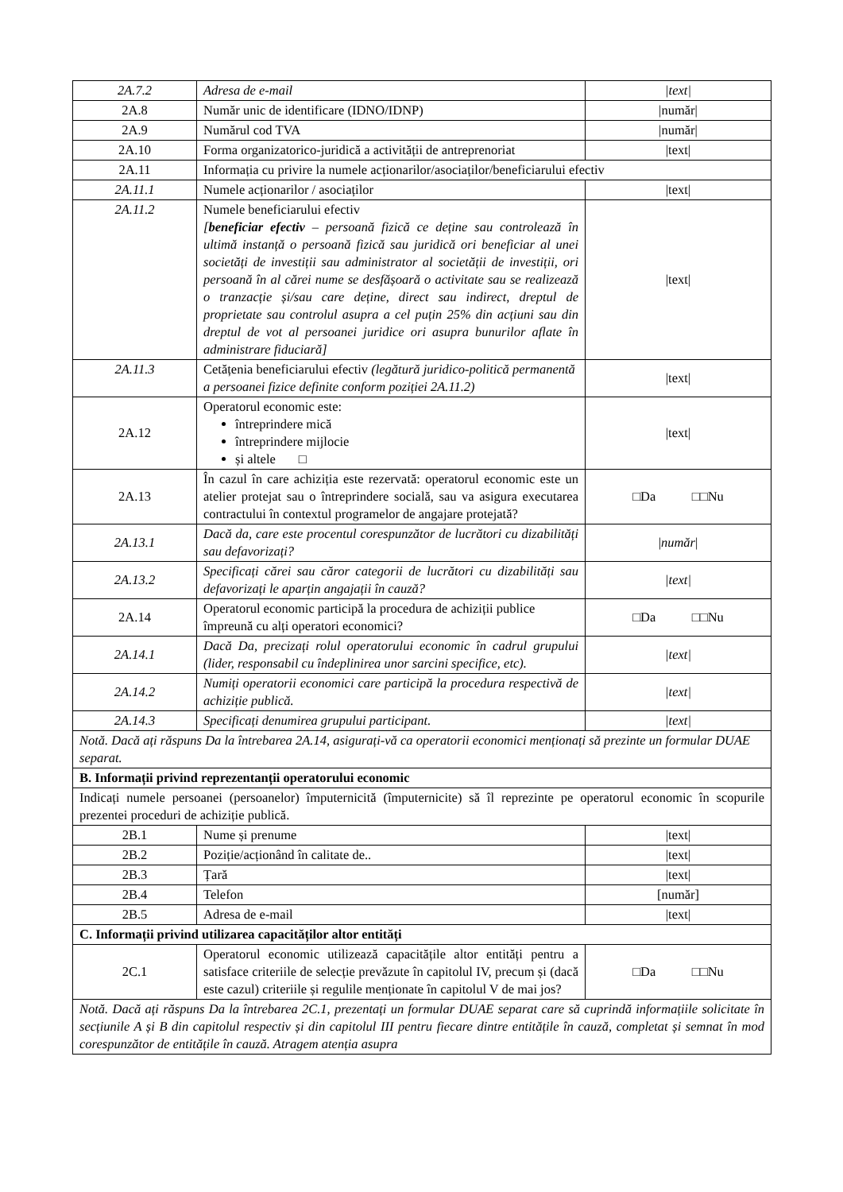| 2A.7.2 | Adresa de e-mail | /text/ |
| 2A.8 | Număr unic de identificare (IDNO/IDNP) | /număr/ |
| 2A.9 | Numărul cod TVA | /număr/ |
| 2A.10 | Forma organizatorico-juridică a activității de antreprenoriat | /text/ |
| 2A.11 | Informația cu privire la numele acționarilor/asociaților/beneficiarului efectiv | |
| 2A.11.1 | Numele acționarilor / asociaților | /text/ |
| 2A.11.2 | Numele beneficiarului efectiv [ beneficiar efectiv – persoană fizică ce deține sau controlează în ultimă instanță o persoană fizică sau juridică ori beneficiar al unei societăți de investiții sau administrator al societății de investiții, ori persoană în al cărei nume se desfășoară o activitate sau se realizează o tranzacție și/sau care deține, direct sau indirect, dreptul de proprietate sau controlul asupra a cel puțin 25% din acțiuni sau din dreptul de vot al persoanei juridice ori asupra bunurilor aflate în administrare fiduciară] | /text/ |
| 2A.11.3 | Cetățenia beneficiarului efectiv (legătură juridico-politică permanentă a persoanei fizice definite conform poziției 2A.11.2) | /text/ |
| 2A.12 | Operatorul economic este: întreprindere mică întreprindere mijlocie și altele □ | /text/ |
| 2A.13 | În cazul în care achiziția este rezervată: operatorul economic este un atelier protejat sau o întreprindere socială, sau va asigura executarea contractului în contextul programelor de angajare protejată? | □Da □□Nu |
| 2A.13.1 | Dacă da, care este procentul corespunzător de lucrători cu dizabilități sau defavorizați? | / număr / |
| 2A.13.2 | Specificați cărei sau căror categorii de lucrători cu dizabilități sau defavorizați le aparțin angajații în cauză? | /text/ |
| 2A.14 | Operatorul economic participă la procedura de achiziții publice împreună cu alți operatori economici? | □Da □□Nu |
| 2A.14.1 | Dacă Da, precizați rolul operatorului economic în cadrul grupului (lider, responsabil cu îndeplinirea unor sarcini specifice, etc). | /text/ |
| 2A.14.2 | Numiți operatorii economici care participă la procedura respectivă de achiziție publică. | /text/ |
| 2A.14.3 | Specificați denumirea grupului participant. | /text/ |
| Notă. Dacă ați răspuns Da la întrebarea 2A.14, asigurați-vă ca operatorii economici menționați să prezinte un formular DUAE separat. | | |
| B. Informații privind reprezentanții operatorului economic | | |
| Indicați numele persoanei (persoanelor) împuternicită (împuternicite) să îl reprezinte pe operatorul economic în scopurile prezentei proceduri de achiziție publică. | | |
| 2B.1 | Nume și prenume | /text/ |
| 2B.2 | Poziție/acționând în calitate de.. | /text/ |
| 2B.3 | Țară | /text/ |
| 2B.4 | Telefon | [număr] |
| 2B.5 | Adresa de e-mail | /text/ |
| C. Informații privind utilizarea capacităților altor entități | | |
| 2C.1 | Operatorul economic utilizează capacitățile altor entități pentru a satisface criteriile de selecție prevăzute în capitolul IV, precum și (dacă este cazul) criteriile și regulile menționate în capitolul V de mai jos? | □Da □□Nu |
| Notă. Dacă ați răspuns Da la întrebarea 2C.1, prezentați un formular DUAE separat care să cuprindă informațiile solicitate în secțiunile A și B din capitolul respectiv și din capitolul III pentru fiecare dintre entitățile în cauză, completat și semnat în mod corespunzător de entitățile în cauză. Atragem atenția asupra | | |